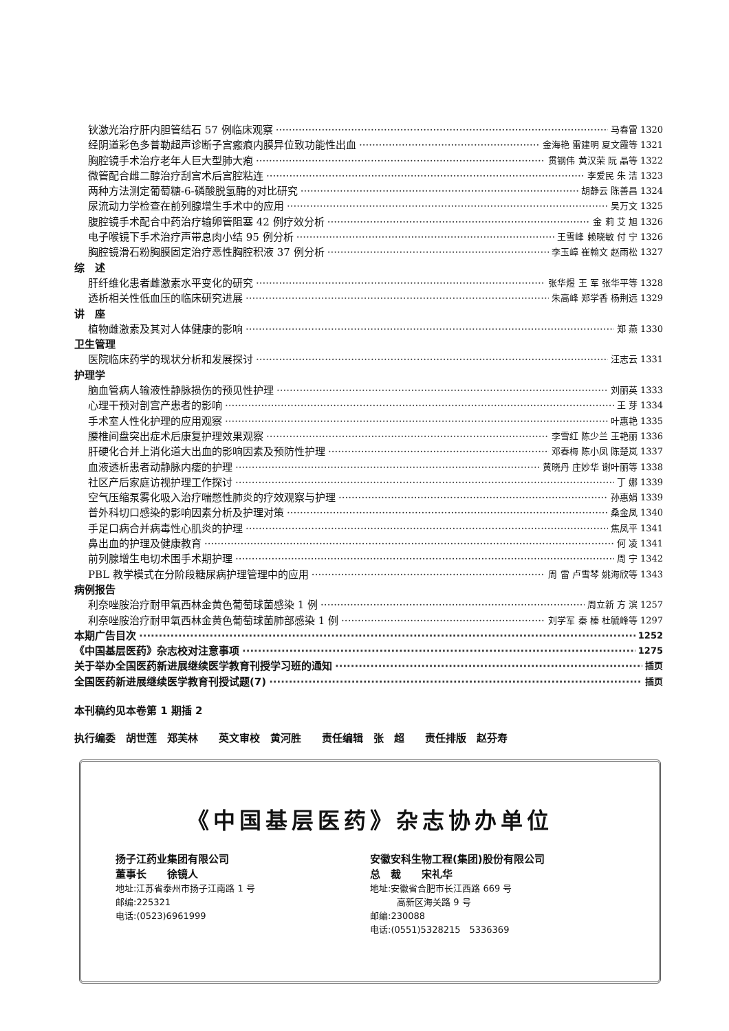钬激光治疗肝内胆管结石 57 例临床观察 马春雷 1320
经阴道彩色多普勒超声诊断子宫瘢痕内膜异位致功能性出血 金海艳 雷建明 夏文霞等 1321
胸腔镜手术治疗老年人巨大型肺大疱 贯钢伟 黄汉荣 阮 晶等 1322
微管配合雌二醇治疗刮宫术后宫腔粘连 李爱民 朱 洁 1323
两种方法测定葡萄糖-6-磷酸脱氢酶的对比研究 胡静云 陈善昌 1324
尿流动力学检查在前列腺增生手术中的应用 吴万文 1325
腹腔镜手术配合中药治疗输卵管阻塞 42 例疗效分析 金 莉 艾 旭 1326
电子喉镜下手术治疗声带息肉小结 95 例分析 王雪峰 赖晓敏 付 宁 1326
胸腔镜滑石粉胸膜固定治疗恶性胸腔积液 37 例分析 李玉嶂 崔翰文 赵雨松 1327
综　述
肝纤维化患者雌激素水平变化的研究 张华煜 王 军 张华平等 1328
透析相关性低血压的临床研究进展 朱高峰 郑学香 杨荆远 1329
讲　座
植物雌激素及其对人体健康的影响 郑 燕 1330
卫生管理
医院临床药学的现状分析和发展探讨 汪志云 1331
护理学
脑血管病人输液性静脉损伤的预见性护理 刘丽英 1333
心理干预对剖宫产患者的影响 王 芽 1334
手术室人性化护理的应用观察 叶惠艳 1335
腰椎间盘突出症术后康复护理效果观察 李雪红 陈少兰 王艳丽 1336
肝硬化合并上消化道大出血的影响因素及预防性护理 邓春梅 陈小凤 陈楚岚 1337
血液透析患者动静脉内瘘的护理 黄晓丹 庄妙华 谢叶丽等 1338
社区产后家庭访视护理工作探讨 丁 娜 1339
空气压缩泵雾化吸入治疗喘憋性肺炎的疗效观察与护理 孙惠娟 1339
普外科切口感染的影响因素分析及护理对策 桑金凤 1340
手足口病合并病毒性心肌炎的护理 焦凤平 1341
鼻出血的护理及健康教育 何 凌 1341
前列腺增生电切术围手术期护理 周 宁 1342
PBL 教学模式在分阶段糖尿病护理管理中的应用 周 雷 卢雪琴 姚海欣等 1343
病例报告
利奈唑胺治疗耐甲氧西林金黄色葡萄球菌感染 1 例 周立新 方 滨 1257
利奈唑胺治疗耐甲氧西林金黄色葡萄球菌肺部感染 1 例 刘学军 秦 榛 杜毓峰等 1297
本期广告目次 1252
《中国基层医药》杂志校对注意事项 1275
关于举办全国医药新进展继续医学教育刊授学习班的通知 插页
全国医药新进展继续医学教育刊授试题(7) 插页
本刊稿约见本卷第 1 期插 2
执行编委　胡世莲　郑芙林　　英文审校　黄河胜　　责任编辑　张　超　　责任排版　赵芬寿
《中国基层医药》杂志协办单位
扬子江药业集团有限公司
董事长　　徐镜人
地址:江苏省泰州市扬子江南路 1 号
邮编:225321
电话:(0523)6961999
安徽安科生物工程(集团)股份有限公司
总　裁　　宋礼华
地址:安徽省合肥市长江西路 669 号
　　　高新区海关路 9 号
邮编:230088
电话:(0551)5328215　5336369